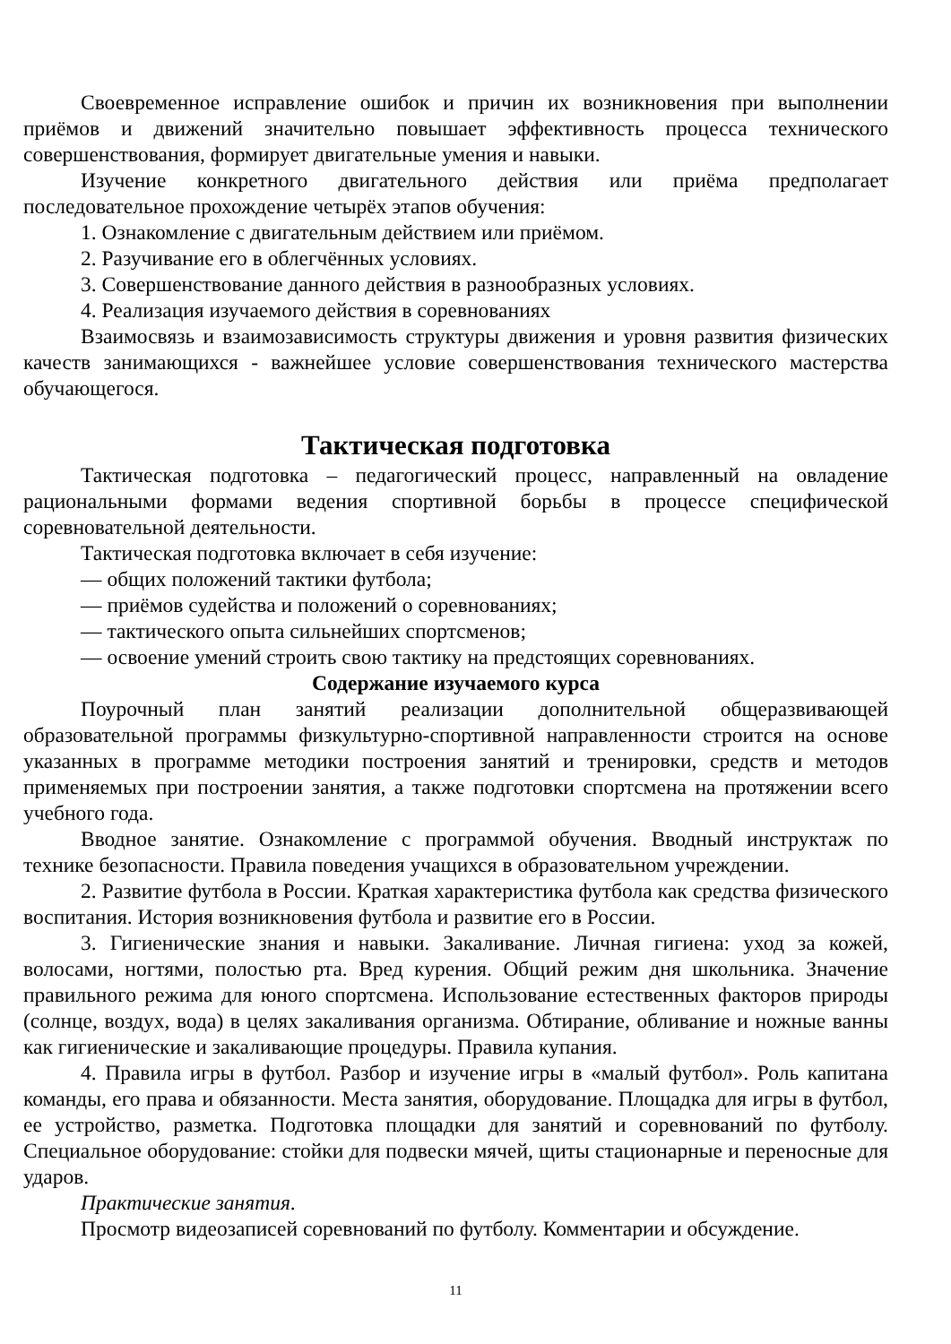Своевременное исправление ошибок и причин их возникновения при выполнении приёмов и движений значительно повышает эффективность процесса технического совершенствования, формирует двигательные умения и навыки.
Изучение конкретного двигательного действия или приёма предполагает последовательное прохождение четырёх этапов обучения:
1. Ознакомление с двигательным действием или приёмом.
2. Разучивание его в облегчённых условиях.
3. Совершенствование данного действия в разнообразных условиях.
4. Реализация изучаемого действия в соревнованиях
Взаимосвязь и взаимозависимость структуры движения и уровня развития физических качеств занимающихся - важнейшее условие совершенствования технического мастерства обучающегося.
Тактическая подготовка
Тактическая подготовка – педагогический процесс, направленный на овладение рациональными формами ведения спортивной борьбы в процессе специфической соревновательной деятельности.
Тактическая подготовка включает в себя изучение:
— общих положений тактики футбола;
— приёмов судейства и положений о соревнованиях;
— тактического опыта сильнейших спортсменов;
— освоение умений строить свою тактику на предстоящих соревнованиях.
Содержание изучаемого курса
Поурочный план занятий реализации дополнительной общеразвивающей образовательной программы физкультурно-спортивной направленности строится на основе указанных в программе методики построения занятий и тренировки, средств и методов применяемых при построении занятия, а также подготовки спортсмена на протяжении всего учебного года.
Вводное занятие. Ознакомление с программой обучения. Вводный инструктаж по технике безопасности. Правила поведения учащихся в образовательном учреждении.
2. Развитие футбола в России. Краткая характеристика футбола как средства физического воспитания. История возникновения футбола и развитие его в России.
3. Гигиенические знания и навыки. Закаливание. Личная гигиена: уход за кожей, волосами, ногтями, полостью рта. Вред курения. Общий режим дня школьника. Значение правильного режима для юного спортсмена. Использование естественных факторов природы (солнце, воздух, вода) в целях закаливания организма. Обтирание, обливание и ножные ванны как гигиенические и закаливающие процедуры. Правила купания.
4. Правила игры в футбол. Разбор и изучение игры в «малый футбол». Роль капитана команды, его права и обязанности. Места занятия, оборудование. Площадка для игры в футбол, ее устройство, разметка. Подготовка площадки для занятий и соревнований по футболу. Специальное оборудование: стойки для подвески мячей, щиты стационарные и переносные для ударов.
Практические занятия.
Просмотр видеозаписей соревнований по футболу. Комментарии и обсуждение.
11